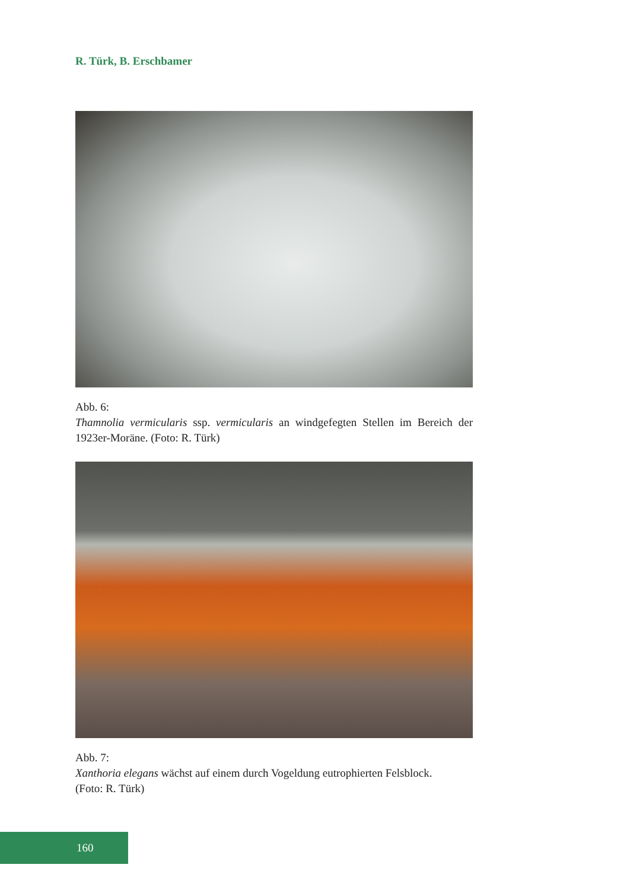R. Türk, B. Erschbamer
Abb. 6:
Thamnolia vermicularis ssp. vermicularis an windgefegten Stellen im Bereich der 1923er-Moräne. (Foto: R. Türk)
Abb. 7:
Xanthoria elegans wächst auf einem durch Vogeldung eutrophierten Felsblock.
(Foto: R. Türk)
160